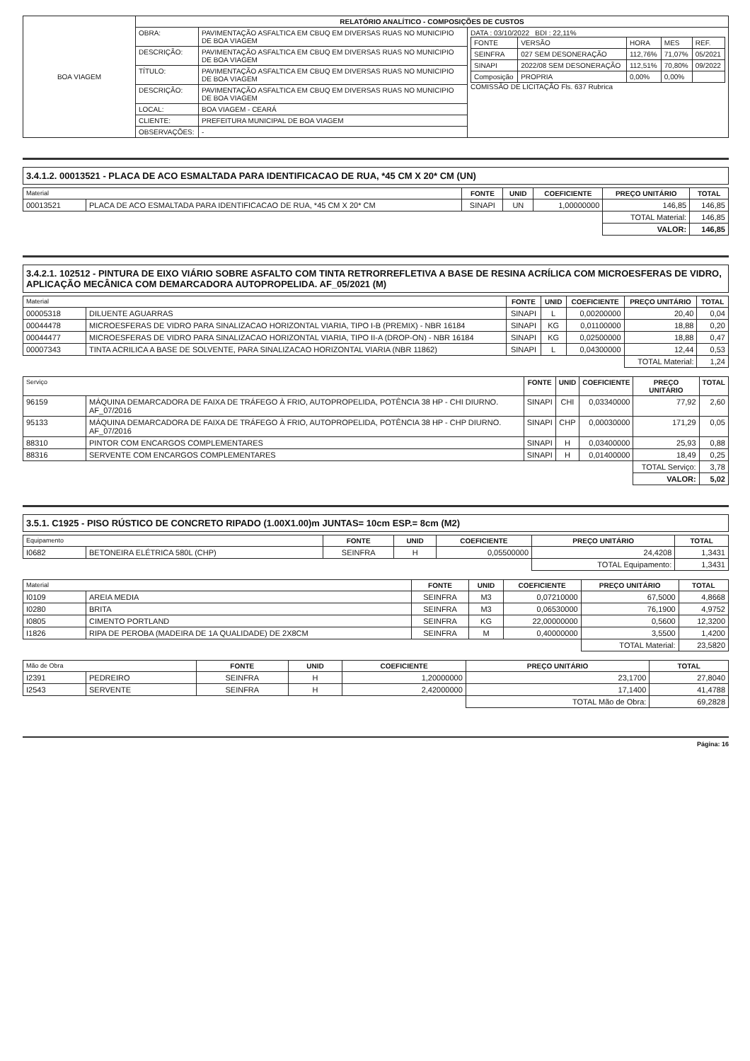| BOA VIAGEM | RELATÓRIO ANALÍTICO - COMPOSIÇÕES DE CUSTOS | | |
| | OBRA: | PAVIMENTAÇÃO ASFALTICA EM CBUQ EM DIVERSAS RUAS NO MUNICIPIO DE BOA VIAGEM | DATA : 03/10/2022 BDI : 22,11% / FONTE / VERSÃO / HORA / MES / REF. / / SEINFRA / 027 SEM DESONERAÇÃO / 112,76% / 71,07% / 05/2021 / / SINAPI / 2022/08 SEM DESONERAÇÃO / 112,51% / 70,80% / 09/2022 / / Composição / PROPRIA / 0,00% / 0,00% / / COMISSÃO DE LICITAÇÃO Fls. 637 Rubrica |
| | DESCRIÇÃO: | PAVIMENTAÇÃO ASFALTICA EM CBUQ EM DIVERSAS RUAS NO MUNICIPIO DE BOA VIAGEM | |
| | TÍTULO: | PAVIMENTAÇÃO ASFALTICA EM CBUQ EM DIVERSAS RUAS NO MUNICIPIO DE BOA VIAGEM | |
| | DESCRIÇÃO: | PAVIMENTAÇÃO ASFALTICA EM CBUQ EM DIVERSAS RUAS NO MUNICIPIO DE BOA VIAGEM | |
| | LOCAL: | BOA VIAGEM - CEARÁ | |
| | CLIENTE: | PREFEITURA MUNICIPAL DE BOA VIAGEM | |
| | OBSERVAÇÕES: | - | |
3.4.1.2. 00013521 - PLACA DE ACO ESMALTADA PARA IDENTIFICACAO DE RUA, *45 CM X 20* CM (UN)
| Material | | FONTE | UNID | COEFICIENTE | PREÇO UNITÁRIO | TOTAL |
| --- | --- | --- | --- | --- | --- | --- |
| 00013521 | PLACA DE ACO ESMALTADA PARA IDENTIFICACAO DE RUA, *45 CM X 20* CM | SINAPI | UN | 1,00000000 | 146,85 | 146,85 |
| | | | | | TOTAL Material: | 146,85 |
| | | | | | VALOR: | 146,85 |
3.4.2.1. 102512 - PINTURA DE EIXO VIÁRIO SOBRE ASFALTO COM TINTA RETRORREFLETIVA A BASE DE RESINA ACRÍLICA COM MICROESFERAS DE VIDRO, APLICAÇÃO MECÂNICA COM DEMARCADORA AUTOPROPELIDA. AF_05/2021 (M)
| Material | | FONTE | UNID | COEFICIENTE | PREÇO UNITÁRIO | TOTAL |
| --- | --- | --- | --- | --- | --- | --- |
| 00005318 | DILUENTE AGUARRAS | SINAPI | L | 0,00200000 | 20,40 | 0,04 |
| 00044478 | MICROESFERAS DE VIDRO PARA SINALIZACAO HORIZONTAL VIARIA, TIPO I-B (PREMIX) - NBR 16184 | SINAPI | KG | 0,01100000 | 18,88 | 0,20 |
| 00044477 | MICROESFERAS DE VIDRO PARA SINALIZACAO HORIZONTAL VIARIA, TIPO II-A (DROP-ON) - NBR 16184 | SINAPI | KG | 0,02500000 | 18,88 | 0,47 |
| 00007343 | TINTA ACRILICA A BASE DE SOLVENTE, PARA SINALIZACAO HORIZONTAL VIARIA (NBR 11862) | SINAPI | L | 0,04300000 | 12,44 | 0,53 |
| | | | | | TOTAL Material: | 1,24 |
| Serviço | | FONTE | UNID | COEFICIENTE | PREÇO UNITÁRIO | TOTAL |
| --- | --- | --- | --- | --- | --- | --- |
| 96159 | MÁQUINA DEMARCADORA DE FAIXA DE TRÁFEGO À FRIO, AUTOPROPELIDA, POTÊNCIA 38 HP - CHI DIURNO. AF_07/2016 | SINAPI | CHI | 0,03340000 | 77,92 | 2,60 |
| 95133 | MÁQUINA DEMARCADORA DE FAIXA DE TRÁFEGO À FRIO, AUTOPROPELIDA, POTÊNCIA 38 HP - CHP DIURNO. AF_07/2016 | SINAPI | CHP | 0,00030000 | 171,29 | 0,05 |
| 88310 | PINTOR COM ENCARGOS COMPLEMENTARES | SINAPI | H | 0,03400000 | 25,93 | 0,88 |
| 88316 | SERVENTE COM ENCARGOS COMPLEMENTARES | SINAPI | H | 0,01400000 | 18,49 | 0,25 |
| | | | | | TOTAL Serviço: | 3,78 |
| | | | | | VALOR: | 5,02 |
3.5.1. C1925 - PISO RÚSTICO DE CONCRETO RIPADO (1.00X1.00)m JUNTAS= 10cm ESP.= 8cm (M2)
| Equipamento | | FONTE | UNID | COEFICIENTE | PREÇO UNITÁRIO | TOTAL |
| --- | --- | --- | --- | --- | --- | --- |
| I0682 | BETONEIRA ELÉTRICA 580L (CHP) | SEINFRA | H | 0,05500000 | 24,4208 | 1,3431 |
| | | | | | TOTAL Equipamento: | 1,3431 |
| Material | | FONTE | UNID | COEFICIENTE | PREÇO UNITÁRIO | TOTAL |
| --- | --- | --- | --- | --- | --- | --- |
| I0109 | AREIA MEDIA | SEINFRA | M3 | 0,07210000 | 67,5000 | 4,8668 |
| I0280 | BRITA | SEINFRA | M3 | 0,06530000 | 76,1900 | 4,9752 |
| I0805 | CIMENTO PORTLAND | SEINFRA | KG | 22,00000000 | 0,5600 | 12,3200 |
| I1826 | RIPA DE PEROBA (MADEIRA DE 1A QUALIDADE) DE 2X8CM | SEINFRA | M | 0,40000000 | 3,5500 | 1,4200 |
| | | | | | TOTAL Material: | 23,5820 |
| Mão de Obra | | FONTE | UNID | COEFICIENTE | PREÇO UNITÁRIO | TOTAL |
| --- | --- | --- | --- | --- | --- | --- |
| I2391 | PEDREIRO | SEINFRA | H | 1,20000000 | 23,1700 | 27,8040 |
| I2543 | SERVENTE | SEINFRA | H | 2,42000000 | 17,1400 | 41,4788 |
| | | | | | TOTAL Mão de Obra: | 69,2828 |
Página: 16